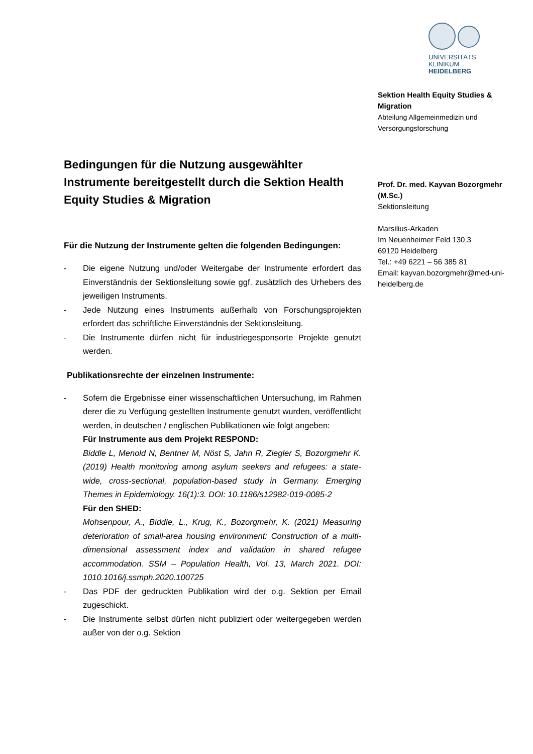UNIVERSITÄTS
KLINIKUM
HEIDELBERG
Sektion Health Equity Studies & Migration
Abteilung Allgemeinmedizin und
Versorgungsforschung
Prof. Dr. med. Kayvan Bozorgmehr (M.Sc.)
Sektionsleitung
Marsilius-Arkaden
Im Neuenheimer Feld 130.3
69120 Heidelberg
Tel.: +49 6221 – 56 385 81
Email: kayvan.bozorgmehr@med-uni-heidelberg.de
Bedingungen für die Nutzung ausgewählter Instrumente bereitgestellt durch die Sektion Health Equity Studies & Migration
Für die Nutzung der Instrumente gelten die folgenden Bedingungen:
- Die eigene Nutzung und/oder Weitergabe der Instrumente erfordert das Einverständnis der Sektionsleitung sowie ggf. zusätzlich des Urhebers des jeweiligen Instruments.
- Jede Nutzung eines Instruments außerhalb von Forschungsprojekten erfordert das schriftliche Einverständnis der Sektionsleitung.
- Die Instrumente dürfen nicht für industriegesponsorte Projekte genutzt werden.
Publikationsrechte der einzelnen Instrumente:
- Sofern die Ergebnisse einer wissenschaftlichen Untersuchung, im Rahmen derer die zu Verfügung gestellten Instrumente genutzt wurden, veröffentlicht werden, in deutschen / englischen Publikationen wie folgt angeben:
Für Instrumente aus dem Projekt RESPOND:
Biddle L, Menold N, Bentner M, Nöst S, Jahn R, Ziegler S, Bozorgmehr K. (2019) Health monitoring among asylum seekers and refugees: a state-wide, cross-sectional, population-based study in Germany. Emerging Themes in Epidemiology. 16(1):3. DOI: 10.1186/s12982-019-0085-2
Für den SHED:
Mohsenpour, A., Biddle, L., Krug, K., Bozorgmehr, K. (2021) Measuring deterioration of small-area housing environment: Construction of a multi-dimensional assessment index and validation in shared refugee accommodation. SSM – Population Health, Vol. 13, March 2021. DOI: 1010.1016/j.ssmph.2020.100725
- Das PDF der gedruckten Publikation wird der o.g. Sektion per Email zugeschickt.
- Die Instrumente selbst dürfen nicht publiziert oder weitergegeben werden außer von der o.g. Sektion